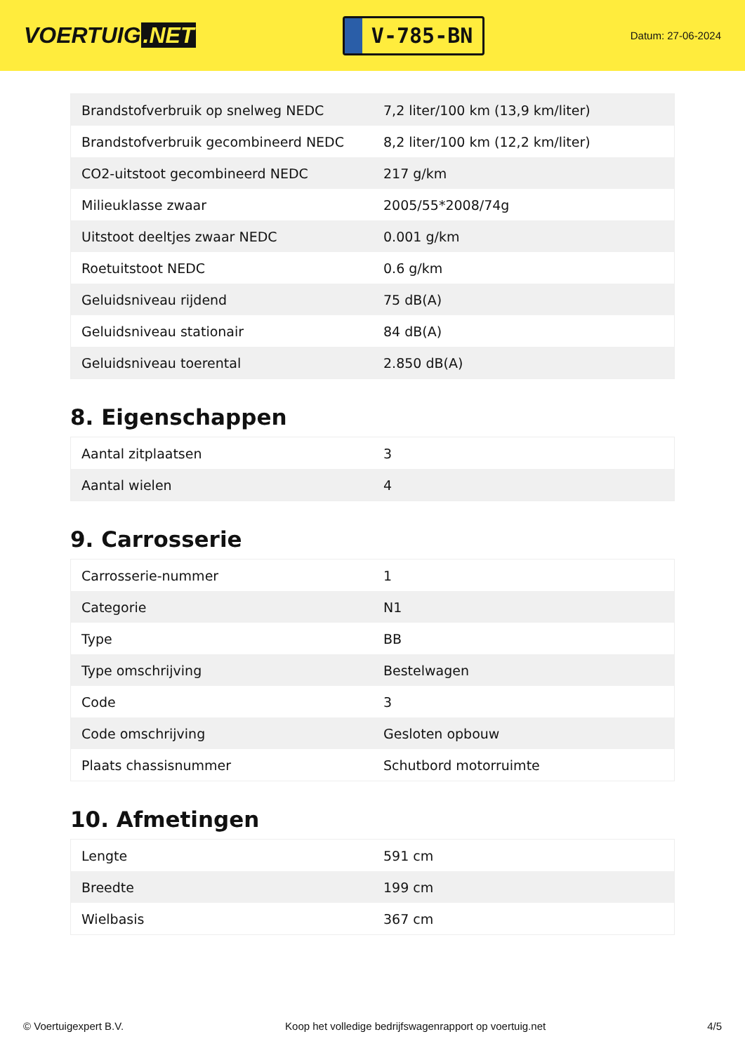VOERTUIG.NET
V-785-BN
Datum: 27-06-2024
| Brandstofverbruik op snelweg NEDC | 7,2 liter/100 km (13,9 km/liter) |
| Brandstofverbruik gecombineerd NEDC | 8,2 liter/100 km (12,2 km/liter) |
| CO2-uitstoot gecombineerd NEDC | 217 g/km |
| Milieuklasse zwaar | 2005/55*2008/74g |
| Uitstoot deeltjes zwaar NEDC | 0.001 g/km |
| Roetuitstoot NEDC | 0.6 g/km |
| Geluidsniveau rijdend | 75 dB(A) |
| Geluidsniveau stationair | 84 dB(A) |
| Geluidsniveau toerental | 2.850 dB(A) |
8. Eigenschappen
| Aantal zitplaatsen | 3 |
| Aantal wielen | 4 |
9. Carrosserie
| Carrosserie-nummer | 1 |
| Categorie | N1 |
| Type | BB |
| Type omschrijving | Bestelwagen |
| Code | 3 |
| Code omschrijving | Gesloten opbouw |
| Plaats chassisnummer | Schutbord motorruimte |
10. Afmetingen
| Lengte | 591 cm |
| Breedte | 199 cm |
| Wielbasis | 367 cm |
© Voertuigexpert B.V. Koop het volledige bedrijfswagenrapport op voertuig.net 4/5